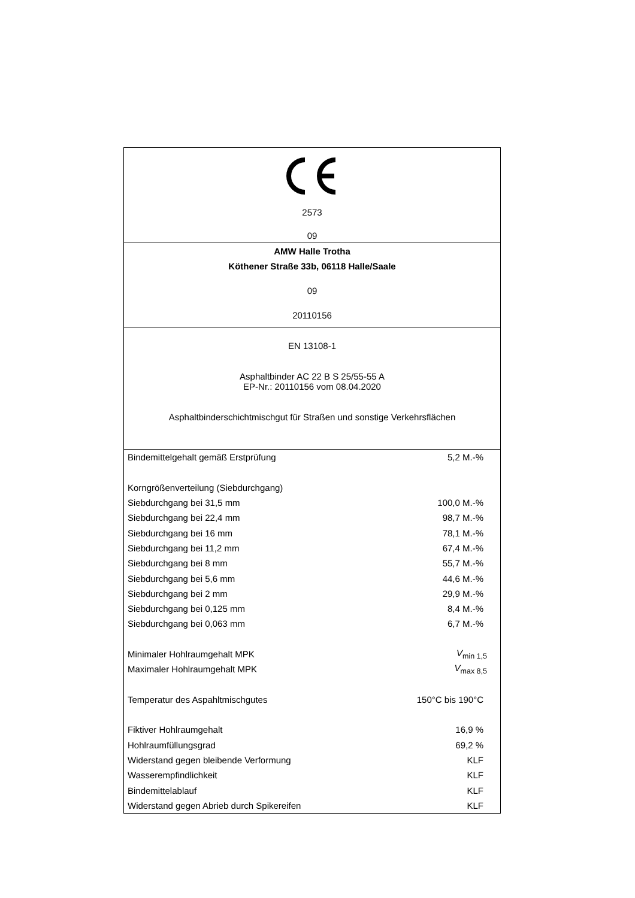2573
09
AMW Halle Trotha
Köthener Straße 33b, 06118 Halle/Saale
09
20110156
EN 13108-1
Asphaltbinder AC 22 B S 25/55-55 A
EP-Nr.: 20110156 vom 08.04.2020
Asphaltbinderschichtmischgut für Straßen und sonstige Verkehrsflächen
| Bindemittelgehalt gemäß Erstprüfung | 5,2 M.-% |
| Korngrößenverteilung (Siebdurchgang) | |
| Siebdurchgang bei 31,5 mm | 100,0 M.-% |
| Siebdurchgang bei 22,4 mm | 98,7 M.-% |
| Siebdurchgang bei 16 mm | 78,1 M.-% |
| Siebdurchgang bei 11,2 mm | 67,4 M.-% |
| Siebdurchgang bei 8 mm | 55,7 M.-% |
| Siebdurchgang bei 5,6 mm | 44,6 M.-% |
| Siebdurchgang bei 2 mm | 29,9 M.-% |
| Siebdurchgang bei 0,125 mm | 8,4 M.-% |
| Siebdurchgang bei 0,063 mm | 6,7 M.-% |
| Minimaler Hohlraumgehalt MPK | V<sub>min 1,5</sub> |
| Maximaler Hohlraumgehalt MPK | V<sub>max 8,5</sub> |
| Temperatur des Aspahltmischgutes | 150°C bis 190°C |
| Fiktiver Hohlraumgehalt | 16,9 % |
| Hohlraumfüllungsgrad | 69,2 % |
| Widerstand gegen bleibende Verformung | KLF |
| Wasserempfindlichkeit | KLF |
| Bindemittelablauf | KLF |
| Widerstand gegen Abrieb durch Spikereifen | KLF |